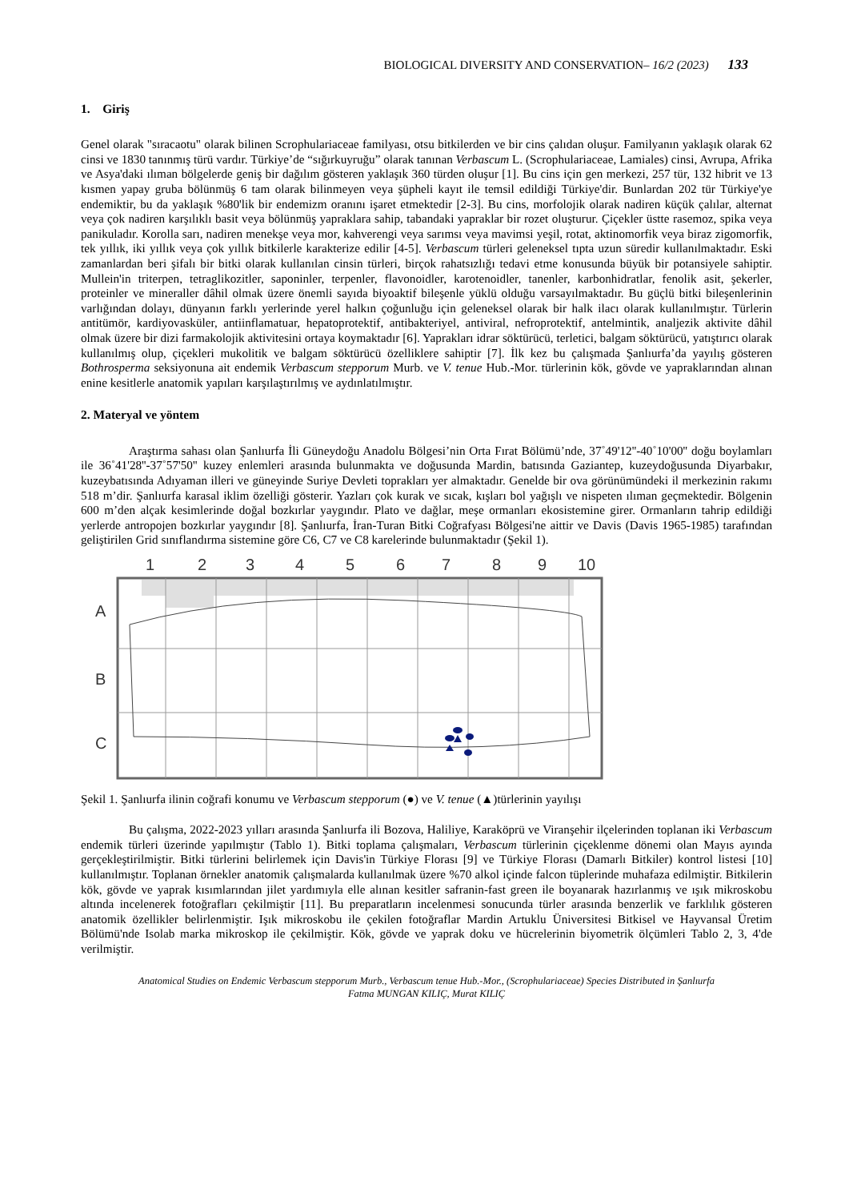BIOLOGICAL DIVERSITY AND CONSERVATION– 16/2 (2023) 133
1. Giriş
Genel olarak "sıracaotu" olarak bilinen Scrophulariaceae familyası, otsu bitkilerden ve bir cins çalıdan oluşur. Familyanın yaklaşık olarak 62 cinsi ve 1830 tanınmış türü vardır. Türkiye’de “sığırkuyruğu” olarak tanınan Verbascum L. (Scrophulariaceae, Lamiales) cinsi, Avrupa, Afrika ve Asya'daki ılıman bölgelerde geniş bir dağılım gösteren yaklaşık 360 türden oluşur [1]. Bu cins için gen merkezi, 257 tür, 132 hibrit ve 13 kısmen yapay gruba bölünmüş 6 tam olarak bilinmeyen veya şüpheli kayıt ile temsil edildiği Türkiye'dir. Bunlardan 202 tür Türkiye'ye endemiktir, bu da yaklaşık %80'lik bir endemizm oranını işaret etmektedir [2-3]. Bu cins, morfolojik olarak nadiren küçük çalılar, alternat veya çok nadiren karşılıklı basit veya bölünmüş yapraklara sahip, tabandaki yapraklar bir rozet oluşturur. Çiçekler üstte rasemoz, spika veya panikuladır. Korolla sarı, nadiren menekşe veya mor, kahverengi veya sarımsı veya mavimsi yeşil, rotat, aktinomorfik veya biraz zigomorfik, tek yıllık, iki yıllık veya çok yıllık bitkilerle karakterize edilir [4-5]. Verbascum türleri geleneksel tıpta uzun süredir kullanılmaktadır. Eski zamanlardan beri şifalı bir bitki olarak kullanılan cinsin türleri, birçok rahatsızlığı tedavi etme konusunda büyük bir potansiyele sahiptir. Mullein'in triterpen, tetraglikozitler, saponinler, terpenler, flavonoidler, karotenoidler, tanenler, karbonhidratlar, fenolik asit, şekerler, proteinler ve mineraller dâhil olmak üzere önemli sayıda biyoaktif bileşenle yüklü olduğu varsayılmaktadır. Bu güçlü bitki bileşenlerinin varlığından dolayı, dünyanın farklı yerlerinde yerel halkın çoğunluğu için geleneksel olarak bir halk ilacı olarak kullanılmıştır. Türlerin antitümör, kardiyovasküler, antiinflamatuar, hepatoprotektif, antibakteriyel, antiviral, nefroprotektif, antelmintik, analjezik aktivite dâhil olmak üzere bir dizi farmakolojik aktivitesini ortaya koymaktadır [6]. Yaprakları idrar söktürücü, terletici, balgam söktürücü, yatıştırıcı olarak kullanılmış olup, çiçekleri mukolitik ve balgam söktürücü özelliklere sahiptir [7]. İlk kez bu çalışmada Şanlıurfa’da yayılış gösteren Bothrosperma seksiyonuna ait endemik Verbascum stepporum Murb. ve V. tenue Hub.-Mor. türlerinin kök, gövde ve yapraklarından alınan enine kesitlerle anatomik yapıları karşılaştırılmış ve aydınlatılmıştır.
2. Materyal ve yöntem
Araştırma sahası olan Şanlıurfa İli Güneydoğu Anadolu Bölgesi’nin Orta Fırat Bölümü’nde, 37˚49'12''-40˚10'00'' doğu boylamları ile 36˚41'28''-37˚57'50'' kuzey enlemleri arasında bulunmakta ve doğusunda Mardin, batısında Gaziantep, kuzeydoğusunda Diyarbakır, kuzeybatısında Adıyaman illeri ve güneyinde Suriye Devleti toprakları yer almaktadır. Genelde bir ova görünümündeki il merkezinin rakımı 518 m’dir. Şanlıurfa karasal iklim özelliği gösterir. Yazları çok kurak ve sıcak, kışları bol yağışlı ve nispeten ılıman geçmektedir. Bölgenin 600 m’den alçak kesimlerinde doğal bozkırlar yaygındır. Plato ve dağlar, meşe ormanları ekosistemine girer. Ormanların tahrip edildiği yerlerde antropojen bozkırlar yaygındır [8]. Şanlıurfa, İran-Turan Bitki Coğrafyası Bölgesi'ne aittir ve Davis (Davis 1965-1985) tarafından geliştirilen Grid sınıflandırma sistemine göre C6, C7 ve C8 karelerinde bulunmaktadır (Şekil 1).
1
2
3
4
5
6
7
8
9
10
A
B
C
Şekil 1. Şanlıurfa ilinin coğrafi konumu ve Verbascum stepporum (●) ve V. tenue (▲)türlerinin yayılışı
Bu çalışma, 2022-2023 yılları arasında Şanlıurfa ili Bozova, Haliliye, Karaköprü ve Viranşehir ilçelerinden toplanan iki Verbascum endemik türleri üzerinde yapılmıştır (Tablo 1). Bitki toplama çalışmaları, Verbascum türlerinin çiçeklenme dönemi olan Mayıs ayında gerçekleştirilmiştir. Bitki türlerini belirlemek için Davis'in Türkiye Florası [9] ve Türkiye Florası (Damarlı Bitkiler) kontrol listesi [10] kullanılmıştır. Toplanan örnekler anatomik çalışmalarda kullanılmak üzere %70 alkol içinde falcon tüplerinde muhafaza edilmiştir. Bitkilerin kök, gövde ve yaprak kısımlarından jilet yardımıyla elle alınan kesitler safranin-fast green ile boyanarak hazırlanmış ve ışık mikroskobu altında incelenerek fotoğrafları çekilmiştir [11]. Bu preparatların incelenmesi sonucunda türler arasında benzerlik ve farklılık gösteren anatomik özellikler belirlenmiştir. Işık mikroskobu ile çekilen fotoğraflar Mardin Artuklu Üniversitesi Bitkisel ve Hayvansal Üretim Bölümü'nde Isolab marka mikroskop ile çekilmiştir. Kök, gövde ve yaprak doku ve hücrelerinin biyometrik ölçümleri Tablo 2, 3, 4'de verilmiştir.
Anatomical Studies on Endemic Verbascum stepporum Murb., Verbascum tenue Hub.-Mor., (Scrophulariaceae) Species Distributed in Şanlıurfa
Fatma MUNGAN KILIÇ, Murat KILIÇ